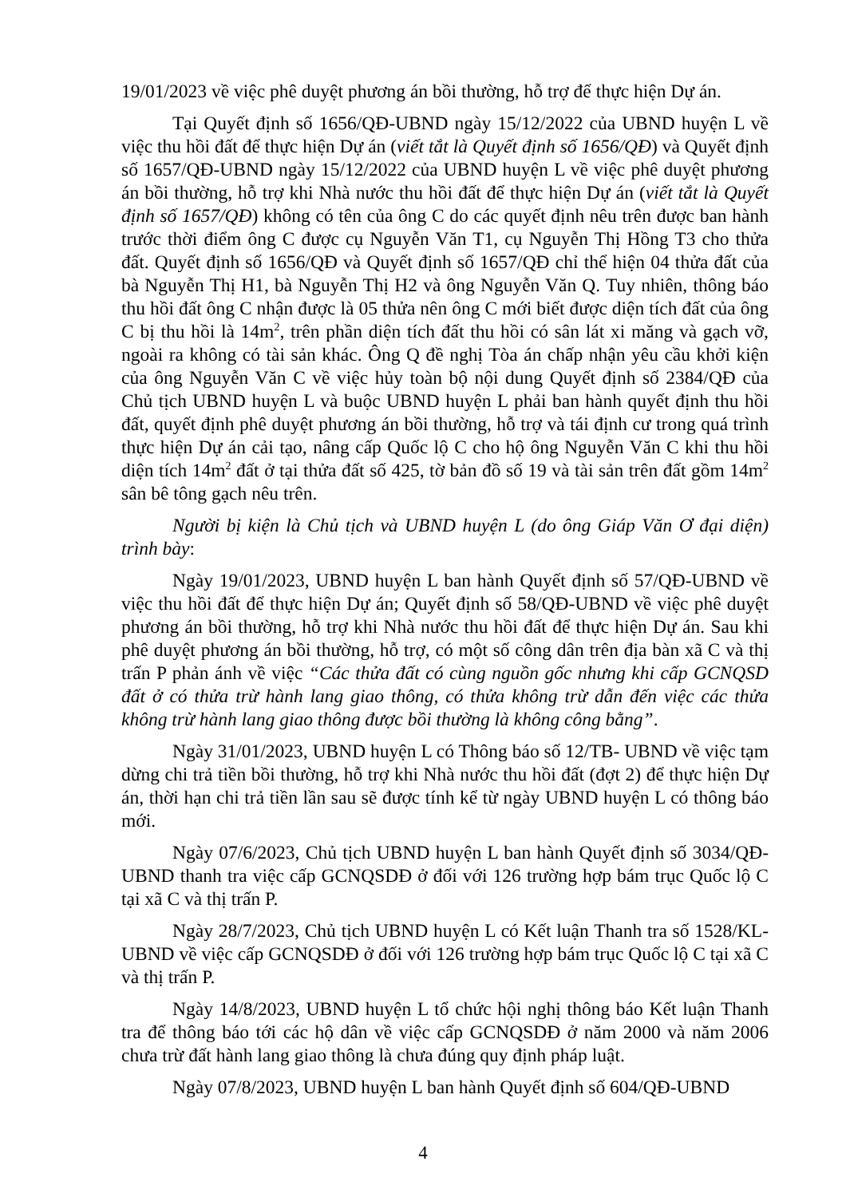19/01/2023 về việc phê duyệt phương án bồi thường, hỗ trợ để thực hiện Dự án.
Tại Quyết định số 1656/QĐ-UBND ngày 15/12/2022 của UBND huyện L về việc thu hồi đất để thực hiện Dự án (viết tắt là Quyết định số 1656/QĐ) và Quyết định số 1657/QĐ-UBND ngày 15/12/2022 của UBND huyện L về việc phê duyệt phương án bồi thường, hỗ trợ khi Nhà nước thu hồi đất để thực hiện Dự án (viết tắt là Quyết định số 1657/QĐ) không có tên của ông C do các quyết định nêu trên được ban hành trước thời điểm ông C được cụ Nguyễn Văn T1, cụ Nguyễn Thị Hồng T3 cho thửa đất. Quyết định số 1656/QĐ và Quyết định số 1657/QĐ chỉ thể hiện 04 thửa đất của bà Nguyễn Thị H1, bà Nguyễn Thị H2 và ông Nguyễn Văn Q. Tuy nhiên, thông báo thu hồi đất ông C nhận được là 05 thửa nên ông C mới biết được diện tích đất của ông C bị thu hồi là 14m<sup>2</sup>, trên phần diện tích đất thu hồi có sân lát xi măng và gạch vỡ, ngoài ra không có tài sản khác. Ông Q đề nghị Tòa án chấp nhận yêu cầu khởi kiện của ông Nguyễn Văn C về việc hủy toàn bộ nội dung Quyết định số 2384/QĐ của Chủ tịch UBND huyện L và buộc UBND huyện L phải ban hành quyết định thu hồi đất, quyết định phê duyệt phương án bồi thường, hỗ trợ và tái định cư trong quá trình thực hiện Dự án cải tạo, nâng cấp Quốc lộ C cho hộ ông Nguyễn Văn C khi thu hồi diện tích 14m<sup>2</sup> đất ở tại thửa đất số 425, tờ bản đồ số 19 và tài sản trên đất gồm 14m<sup>2</sup> sân bê tông gạch nêu trên.
Người bị kiện là Chủ tịch và UBND huyện L (do ông Giáp Văn Ơ đại diện) trình bày:
Ngày 19/01/2023, UBND huyện L ban hành Quyết định số 57/QĐ-UBND về việc thu hồi đất để thực hiện Dự án; Quyết định số 58/QĐ-UBND về việc phê duyệt phương án bồi thường, hỗ trợ khi Nhà nước thu hồi đất để thực hiện Dự án. Sau khi phê duyệt phương án bồi thường, hỗ trợ, có một số công dân trên địa bàn xã C và thị trấn P phản ánh về việc “Các thửa đất có cùng nguồn gốc nhưng khi cấp GCNQSD đất ở có thửa trừ hành lang giao thông, có thửa không trừ dẫn đến việc các thửa không trừ hành lang giao thông được bồi thường là không công bằng”.
Ngày 31/01/2023, UBND huyện L có Thông báo số 12/TB- UBND về việc tạm dừng chi trả tiền bồi thường, hỗ trợ khi Nhà nước thu hồi đất (đợt 2) để thực hiện Dự án, thời hạn chi trả tiền lần sau sẽ được tính kể từ ngày UBND huyện L có thông báo mới.
Ngày 07/6/2023, Chủ tịch UBND huyện L ban hành Quyết định số 3034/QĐ-UBND thanh tra việc cấp GCNQSDĐ ở đối với 126 trường hợp bám trục Quốc lộ C tại xã C và thị trấn P.
Ngày 28/7/2023, Chủ tịch UBND huyện L có Kết luận Thanh tra số 1528/KL-UBND về việc cấp GCNQSDĐ ở đối với 126 trường hợp bám trục Quốc lộ C tại xã C và thị trấn P.
Ngày 14/8/2023, UBND huyện L tổ chức hội nghị thông báo Kết luận Thanh tra để thông báo tới các hộ dân về việc cấp GCNQSDĐ ở năm 2000 và năm 2006 chưa trừ đất hành lang giao thông là chưa đúng quy định pháp luật.
Ngày 07/8/2023, UBND huyện L ban hành Quyết định số 604/QĐ-UBND
4